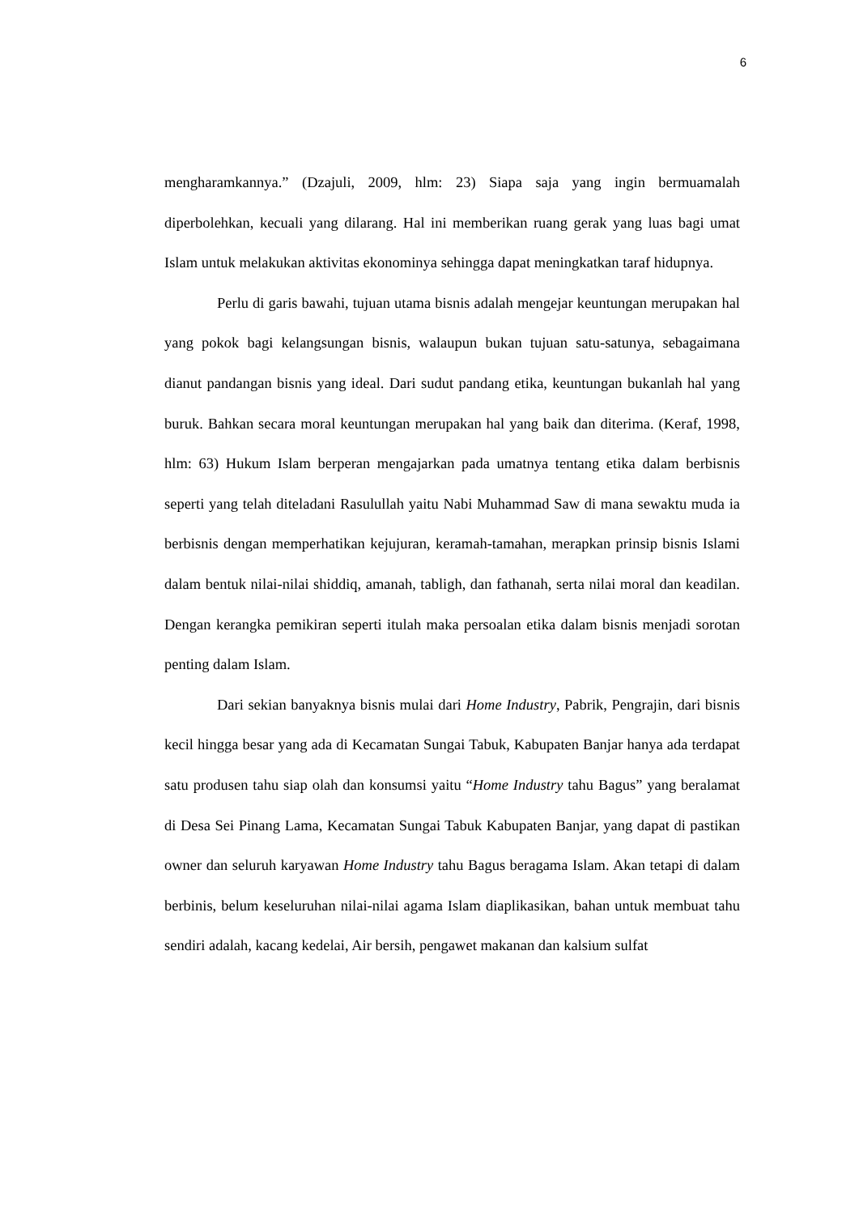6
mengharamkannya.” (Dzajuli, 2009, hlm: 23) Siapa saja yang ingin bermuamalah diperbolehkan, kecuali yang dilarang. Hal ini memberikan ruang gerak yang luas bagi umat Islam untuk melakukan aktivitas ekonominya sehingga dapat meningkatkan taraf hidupnya.
Perlu di garis bawahi, tujuan utama bisnis adalah mengejar keuntungan merupakan hal yang pokok bagi kelangsungan bisnis, walaupun bukan tujuan satu-satunya, sebagaimana dianut pandangan bisnis yang ideal. Dari sudut pandang etika, keuntungan bukanlah hal yang buruk. Bahkan secara moral keuntungan merupakan hal yang baik dan diterima. (Keraf, 1998, hlm: 63) Hukum Islam berperan mengajarkan pada umatnya tentang etika dalam berbisnis seperti yang telah diteladani Rasulullah yaitu Nabi Muhammad Saw di mana sewaktu muda ia berbisnis dengan memperhatikan kejujuran, keramah-tamahan, merapkan prinsip bisnis Islami dalam bentuk nilai-nilai shiddiq, amanah, tabligh, dan fathanah, serta nilai moral dan keadilan. Dengan kerangka pemikiran seperti itulah maka persoalan etika dalam bisnis menjadi sorotan penting dalam Islam.
Dari sekian banyaknya bisnis mulai dari Home Industry, Pabrik, Pengrajin, dari bisnis kecil hingga besar yang ada di Kecamatan Sungai Tabuk, Kabupaten Banjar hanya ada terdapat satu produsen tahu siap olah dan konsumsi yaitu “Home Industry tahu Bagus” yang beralamat di Desa Sei Pinang Lama, Kecamatan Sungai Tabuk Kabupaten Banjar, yang dapat di pastikan owner dan seluruh karyawan Home Industry tahu Bagus beragama Islam. Akan tetapi di dalam berbinis, belum keseluruhan nilai-nilai agama Islam diaplikasikan, bahan untuk membuat tahu sendiri adalah, kacang kedelai, Air bersih, pengawet makanan dan kalsium sulfat